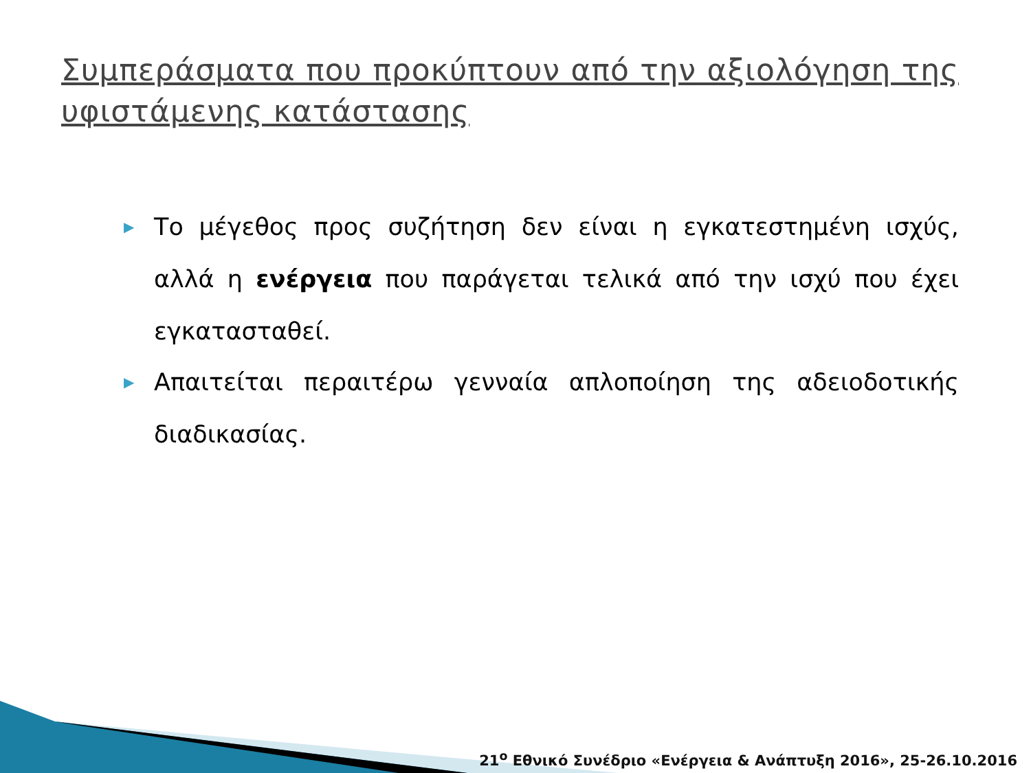Συμπεράσματα που προκύπτουν από την αξιολόγηση της υφιστάμενης κατάστασης
▶ Το μέγεθος προς συζήτηση δεν είναι η εγκατεστημένη ισχύς, αλλά η ενέργεια που παράγεται τελικά από την ισχύ που έχει εγκατασταθεί.
▶ Απαιτείται περαιτέρω γενναία απλοποίηση της αδειοδοτικής διαδικασίας.
21<sup>ο</sup> Εθνικό Συνέδριο «Ενέργεια & Ανάπτυξη 2016», 25-26.10.2016